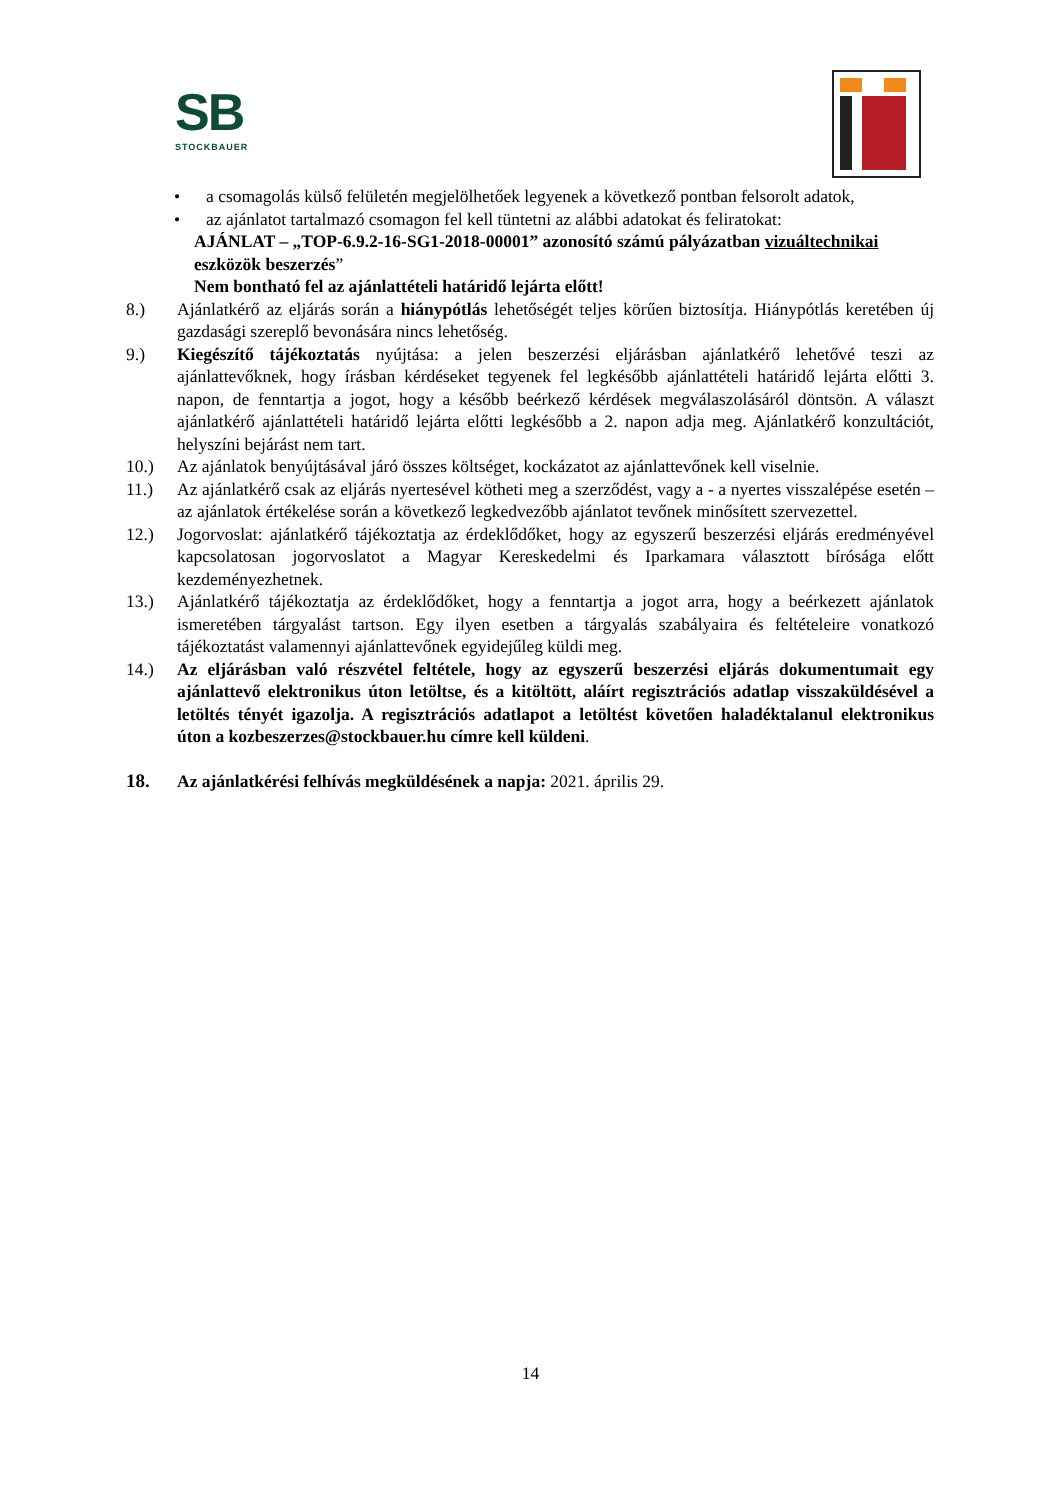SB
STOCKBAUER
• a csomagolás külső felületén megjelölhetőek legyenek a következő pontban felsorolt adatok,
• az ajánlatot tartalmazó csomagon fel kell tüntetni az alábbi adatokat és feliratokat:
AJÁNLAT – „TOP-6.9.2-16-SG1-2018-00001” azonosító számú pályázatban vizuáltechnikai eszközök beszerzés”
Nem bontható fel az ajánlattételi határidő lejárta előtt!
8.) Ajánlatkérő az eljárás során a hiánypótlás lehetőségét teljes körűen biztosítja. Hiánypótlás keretében új gazdasági szereplő bevonására nincs lehetőség.
9.) Kiegészítő tájékoztatás nyújtása: a jelen beszerzési eljárásban ajánlatkérő lehetővé teszi az ajánlattevőknek, hogy írásban kérdéseket tegyenek fel legkésőbb ajánlattételi határidő lejárta előtti 3. napon, de fenntartja a jogot, hogy a később beérkező kérdések megválaszolásáról döntsön. A választ ajánlatkérő ajánlattételi határidő lejárta előtti legkésőbb a 2. napon adja meg. Ajánlatkérő konzultációt, helyszíni bejárást nem tart.
10.) Az ajánlatok benyújtásával járó összes költséget, kockázatot az ajánlattevőnek kell viselnie.
11.) Az ajánlatkérő csak az eljárás nyertesével kötheti meg a szerződést, vagy a - a nyertes visszalépése esetén – az ajánlatok értékelése során a következő legkedvezőbb ajánlatot tevőnek minősített szervezettel.
12.) Jogorvoslat: ajánlatkérő tájékoztatja az érdeklődőket, hogy az egyszerű beszerzési eljárás eredményével kapcsolatosan jogorvoslatot a Magyar Kereskedelmi és Iparkamara választott bírósága előtt kezdeményezhetnek.
13.) Ajánlatkérő tájékoztatja az érdeklődőket, hogy a fenntartja a jogot arra, hogy a beérkezett ajánlatok ismeretében tárgyalást tartson. Egy ilyen esetben a tárgyalás szabályaira és feltételeire vonatkozó tájékoztatást valamennyi ajánlattevőnek egyidejűleg küldi meg.
14.) Az eljárásban való részvétel feltétele, hogy az egyszerű beszerzési eljárás dokumentumait egy ajánlattevő elektronikus úton letöltse, és a kitöltött, aláírt regisztrációs adatlap visszaküldésével a letöltés tényét igazolja. A regisztrációs adatlapot a letöltést követően haladéktalanul elektronikus úton a kozbeszerzes@stockbauer.hu címre kell küldeni.
18. Az ajánlatkérési felhívás megküldésének a napja: 2021. április 29.
14